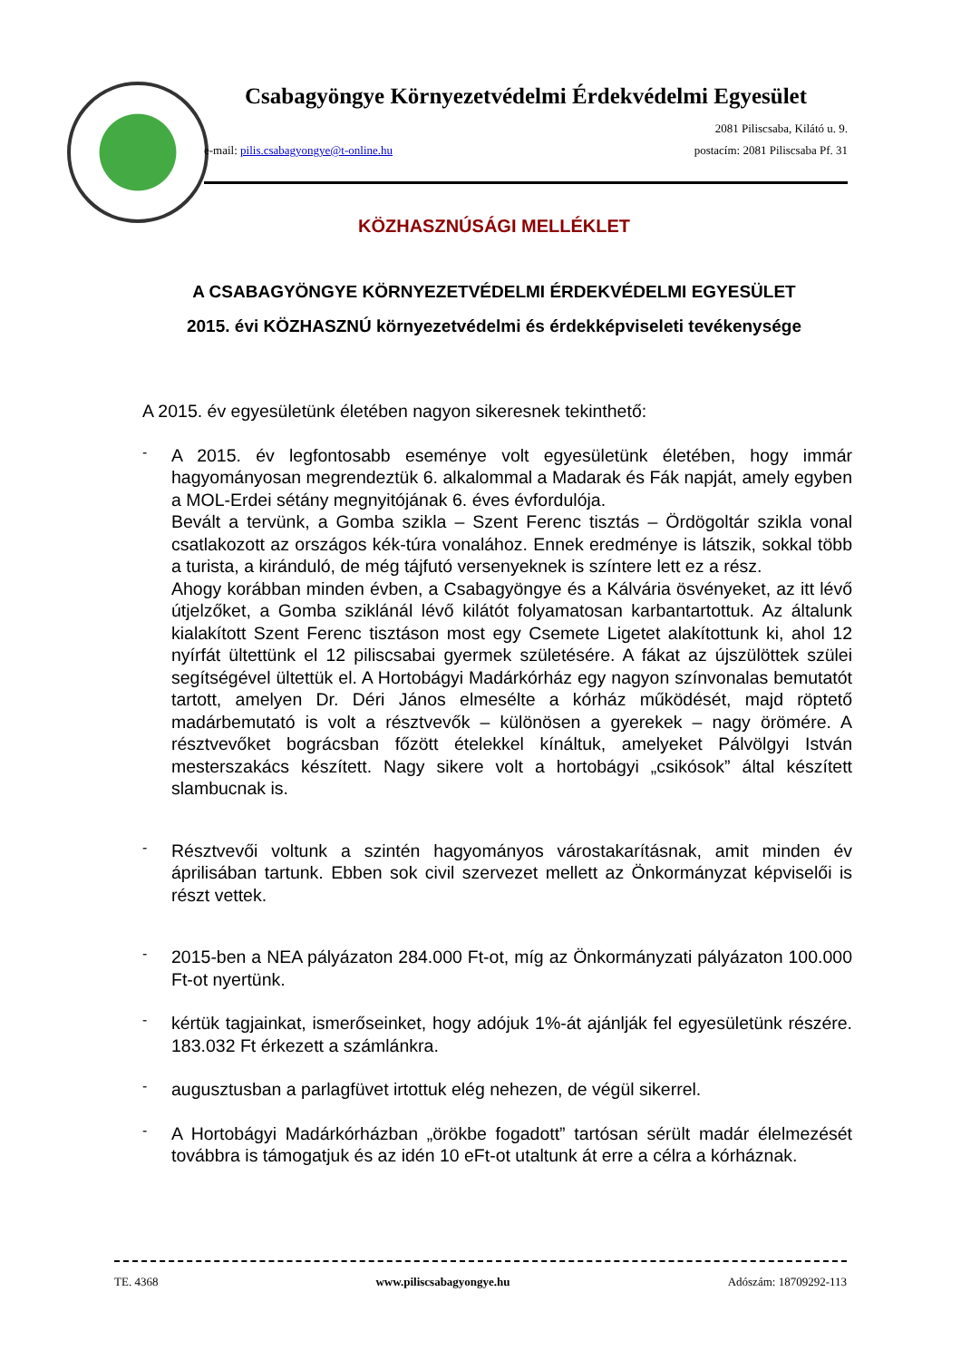Csabagyöngye Környezetvédelmi Érdekvédelmi Egyesület
2081 Piliscsaba, Kilátó u. 9.
e-mail: pilis.csabagyongye@t-online.hu postacím: 2081 Piliscsaba Pf. 31
KÖZHASZNÚSÁGI MELLÉKLET
A CSABAGYÖNGYE KÖRNYEZETVÉDELMI ÉRDEKVÉDELMI EGYESÜLET
2015. évi KÖZHASZNÚ környezetvédelmi és érdekképviseleti tevékenysége
A 2015. év egyesületünk életében nagyon sikeresnek tekinthető:
-
A 2015. év legfontosabb eseménye volt egyesületünk életében, hogy immár hagyományosan megrendeztük 6. alkalommal a Madarak és Fák napját, amely egyben a MOL-Erdei sétány megnyitójának 6. éves évfordulója.
Bevált a tervünk, a Gomba szikla – Szent Ferenc tisztás – Ördögoltár szikla vonal csatlakozott az országos kék-túra vonalához. Ennek eredménye is látszik, sokkal több a turista, a kiránduló, de még tájfutó versenyeknek is színtere lett ez a rész.
Ahogy korábban minden évben, a Csabagyöngye és a Kálvária ösvényeket, az itt lévő útjelzőket, a Gomba sziklánál lévő kilátót folyamatosan karbantartottuk. Az általunk kialakított Szent Ferenc tisztáson most egy Csemete Ligetet alakítottunk ki, ahol 12 nyírfát ültettünk el 12 piliscsabai gyermek születésére. A fákat az újszülöttek szülei segítségével ültettük el. A Hortobágyi Madárkórház egy nagyon színvonalas bemutatót tartott, amelyen Dr. Déri János elmesélte a kórház működését, majd röptető madárbemutató is volt a résztvevők – különösen a gyerekek – nagy örömére. A résztvevőket bográcsban főzött ételekkel kínáltuk, amelyeket Pálvölgyi István mesterszakács készített. Nagy sikere volt a hortobágyi „csikósok” által készített slambucnak is.
-
Résztvevői voltunk a szintén hagyományos várostakarításnak, amit minden év áprilisában tartunk. Ebben sok civil szervezet mellett az Önkormányzat képviselői is részt vettek.
-
2015-ben a NEA pályázaton 284.000 Ft-ot, míg az Önkormányzati pályázaton 100.000 Ft-ot nyertünk.
-
kértük tagjainkat, ismerőseinket, hogy adójuk 1%-át ajánlják fel egyesületünk részére. 183.032 Ft érkezett a számlánkra.
-
augusztusban a parlagfüvet irtottuk elég nehezen, de végül sikerrel.
-
A Hortobágyi Madárkórházban „örökbe fogadott” tartósan sérült madár élelmezését továbbra is támogatjuk és az idén 10 eFt-ot utaltunk át erre a célra a kórháznak.
TE. 4368 www.piliscsabagyongye.hu Adószám: 18709292-113